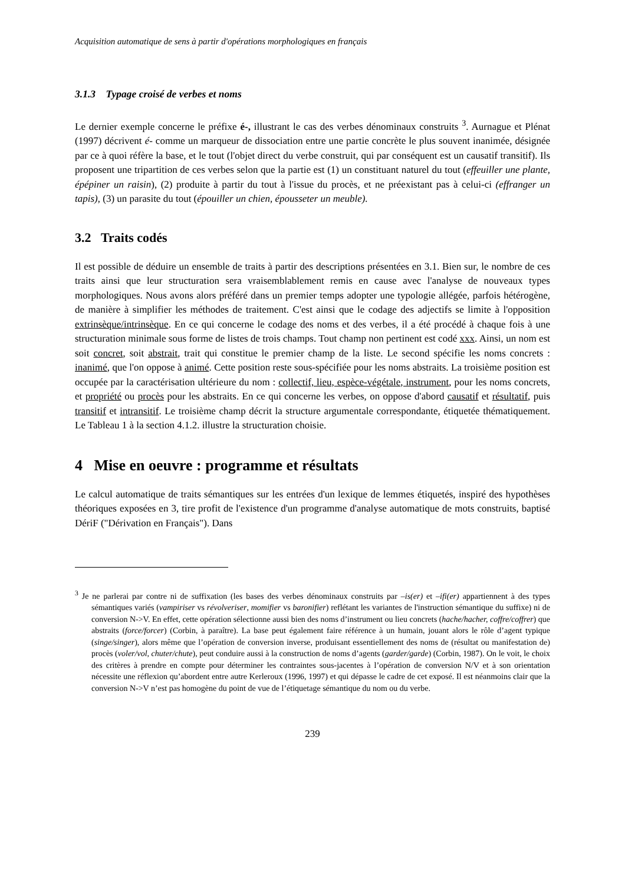Acquisition automatique de sens à partir d'opérations morphologiques en français
3.1.3 Typage croisé de verbes et noms
Le dernier exemple concerne le préfixe é-, illustrant le cas des verbes dénominaux construits <sup>3</sup>. Aurnague et Plénat (1997) décrivent é- comme un marqueur de dissociation entre une partie concrète le plus souvent inanimée, désignée par ce à quoi réfère la base, et le tout (l'objet direct du verbe construit, qui par conséquent est un causatif transitif). Ils proposent une tripartition de ces verbes selon que la partie est (1) un constituant naturel du tout (effeuiller une plante, épépiner un raisin), (2) produite à partir du tout à l'issue du procès, et ne préexistant pas à celui-ci (effranger un tapis), (3) un parasite du tout (épouiller un chien, épousseter un meuble).
3.2 Traits codés
Il est possible de déduire un ensemble de traits à partir des descriptions présentées en 3.1. Bien sur, le nombre de ces traits ainsi que leur structuration sera vraisemblablement remis en cause avec l'analyse de nouveaux types morphologiques. Nous avons alors préféré dans un premier temps adopter une typologie allégée, parfois hétérogène, de manière à simplifier les méthodes de traitement. C'est ainsi que le codage des adjectifs se limite à l'opposition extrinsèque/intrinsèque. En ce qui concerne le codage des noms et des verbes, il a été procédé à chaque fois à une structuration minimale sous forme de listes de trois champs. Tout champ non pertinent est codé xxx. Ainsi, un nom est soit concret, soit abstrait, trait qui constitue le premier champ de la liste. Le second spécifie les noms concrets : inanimé, que l'on oppose à animé. Cette position reste sous-spécifiée pour les noms abstraits. La troisième position est occupée par la caractérisation ultérieure du nom : collectif, lieu, espèce-végétale, instrument, pour les noms concrets, et propriété ou procès pour les abstraits. En ce qui concerne les verbes, on oppose d'abord causatif et résultatif, puis transitif et intransitif. Le troisième champ décrit la structure argumentale correspondante, étiquetée thématiquement. Le Tableau 1 à la section 4.1.2. illustre la structuration choisie.
4 Mise en oeuvre : programme et résultats
Le calcul automatique de traits sémantiques sur les entrées d'un lexique de lemmes étiquetés, inspiré des hypothèses théoriques exposées en 3, tire profit de l'existence d'un programme d'analyse automatique de mots construits, baptisé DériF ("Dérivation en Français"). Dans
<sup>3</sup> Je ne parlerai par contre ni de suffixation (les bases des verbes dénominaux construits par –is(er) et –ifi(er) appartiennent à des types sémantiques variés (vampiriser vs révolveriser, momifier vs baronifier) reflétant les variantes de l'instruction sémantique du suffixe) ni de conversion N->V. En effet, cette opération sélectionne aussi bien des noms d’instrument ou lieu concrets (hache/hacher, coffre/coffrer) que abstraits (force/forcer) (Corbin, à paraître). La base peut également faire référence à un humain, jouant alors le rôle d’agent typique (singe/singer), alors même que l’opération de conversion inverse, produisant essentiellement des noms de (résultat ou manifestation de) procès (voler/vol, chuter/chute), peut conduire aussi à la construction de noms d’agents (garder/garde) (Corbin, 1987). On le voit, le choix des critères à prendre en compte pour déterminer les contraintes sous-jacentes à l’opération de conversion N/V et à son orientation nécessite une réflexion qu’abordent entre autre Kerleroux (1996, 1997) et qui dépasse le cadre de cet exposé. Il est néanmoins clair que la conversion N->V n’est pas homogène du point de vue de l’étiquetage sémantique du nom ou du verbe.
239